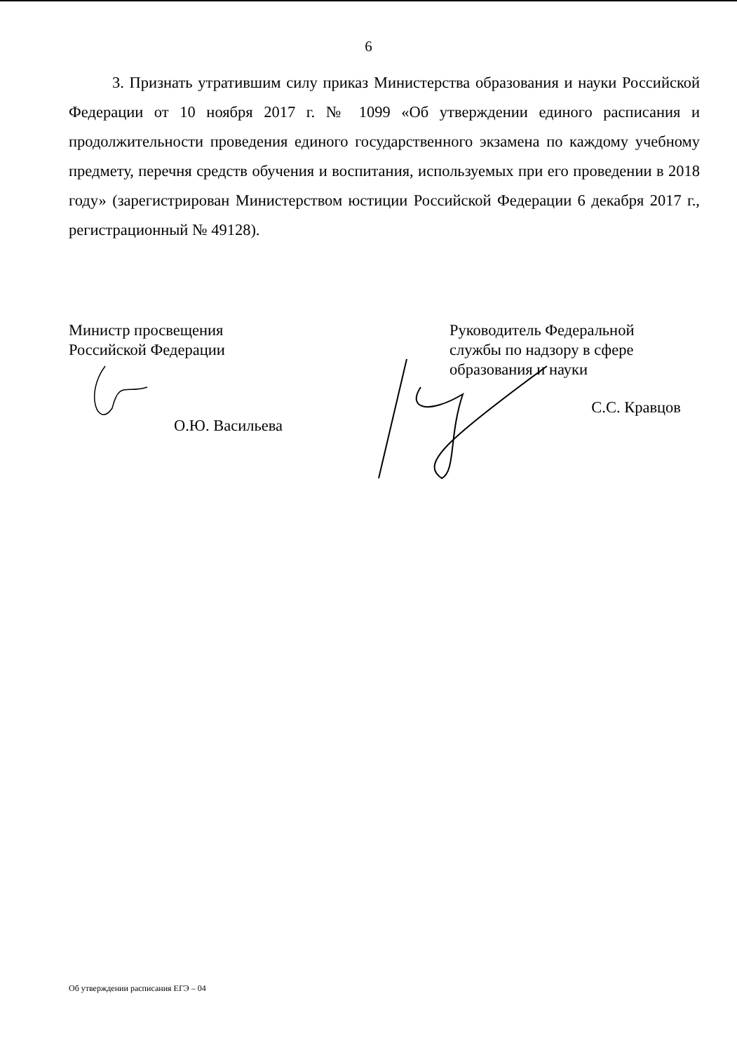6
3. Признать утратившим силу приказ Министерства образования и науки Российской Федерации от 10 ноября 2017 г. № 1099 «Об утверждении единого расписания и продолжительности проведения единого государственного экзамена по каждому учебному предмету, перечня средств обучения и воспитания, используемых при его проведении в 2018 году» (зарегистрирован Министерством юстиции Российской Федерации 6 декабря 2017 г., регистрационный № 49128).
Министр просвещения
Российской Федерации
О.Ю. Васильева
Руководитель Федеральной
службы по надзору в сфере
образования и науки
С.С. Кравцов
Об утверждении расписания ЕГЭ – 04